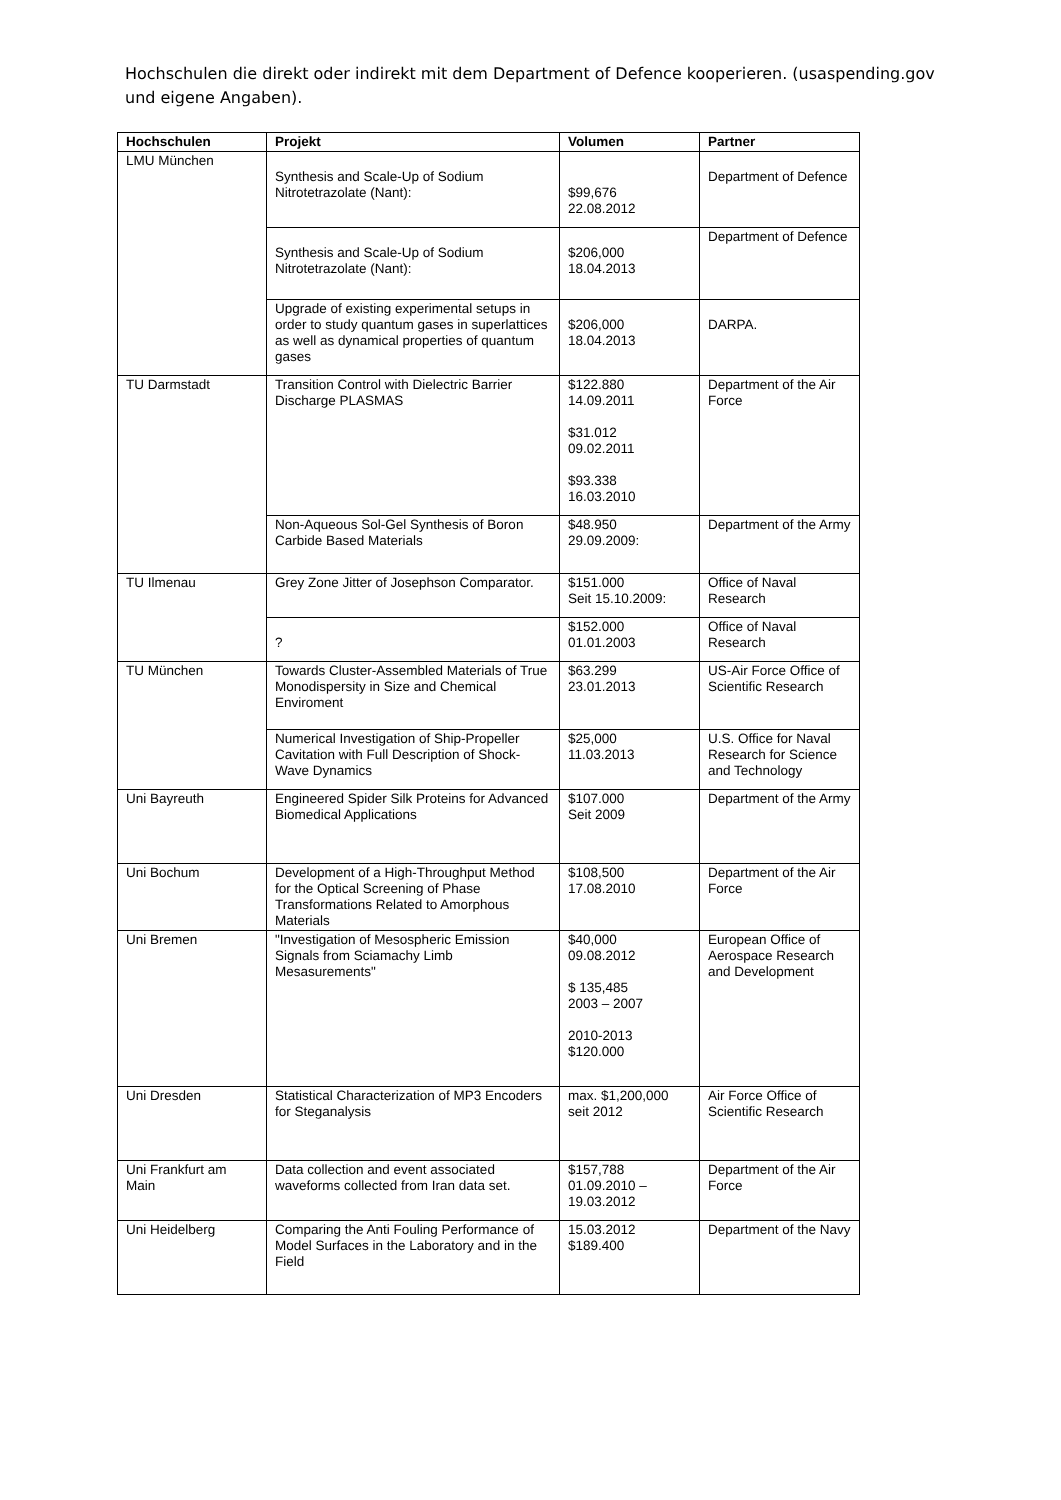Hochschulen die direkt oder indirekt mit dem Department of Defence kooperieren. (usaspending.gov und eigene Angaben).
| Hochschulen | Projekt | Volumen | Partner |
| --- | --- | --- | --- |
| LMU München | Synthesis and Scale-Up of Sodium Nitrotetrazolate (Nant): | $99,676 22.08.2012 | Department of Defence |
| | Synthesis and Scale-Up of Sodium Nitrotetrazolate (Nant): | $206,000 18.04.2013 | Department of Defence |
| | Upgrade of existing experimental setups in order to study quantum gases in superlattices as well as dynamical properties of quantum gases | $206,000 18.04.2013 | DARPA. |
| TU Darmstadt | Transition Control with Dielectric Barrier Discharge PLASMAS | $122.880 14.09.2011 $31.012 09.02.2011 $93.338 16.03.2010 | Department of the Air Force |
| | Non-Aqueous Sol-Gel Synthesis of Boron Carbide Based Materials | $48.950 29.09.2009: | Department of the Army |
| TU Ilmenau | Grey Zone Jitter of Josephson Comparator. | $151.000 Seit 15.10.2009: | Office of Naval Research |
| | ? | $152.000 01.01.2003 | Office of Naval Research |
| TU München | Towards Cluster-Assembled Materials of True Monodispersity in Size and Chemical Enviroment | $63.299 23.01.2013 | US-Air Force Office of Scientific Research |
| | Numerical Investigation of Ship-Propeller Cavitation with Full Description of Shock-Wave Dynamics | $25,000 11.03.2013 | U.S. Office for Naval Research for Science and Technology |
| Uni Bayreuth | Engineered Spider Silk Proteins for Advanced Biomedical Applications | $107.000 Seit 2009 | Department of the Army |
| Uni Bochum | Development of a High-Throughput Method for the Optical Screening of Phase Transformations Related to Amorphous Materials | $108,500 17.08.2010 | Department of the Air Force |
| Uni Bremen | "Investigation of Mesospheric Emission Signals from Sciamachy Limb Mesasurements" | $40,000 09.08.2012 $ 135,485 2003 – 2007 2010-2013 $120.000 | European Office of Aerospace Research and Development |
| Uni Dresden | Statistical Characterization of MP3 Encoders for Steganalysis | max. $1,200,000 seit 2012 | Air Force Office of Scientific Research |
| Uni Frankfurt am Main | Data collection and event associated waveforms collected from Iran data set. | $157,788 01.09.2010 – 19.03.2012 | Department of the Air Force |
| Uni Heidelberg | Comparing the Anti Fouling Performance of Model Surfaces in the Laboratory and in the Field | 15.03.2012 $189.400 | Department of the Navy |